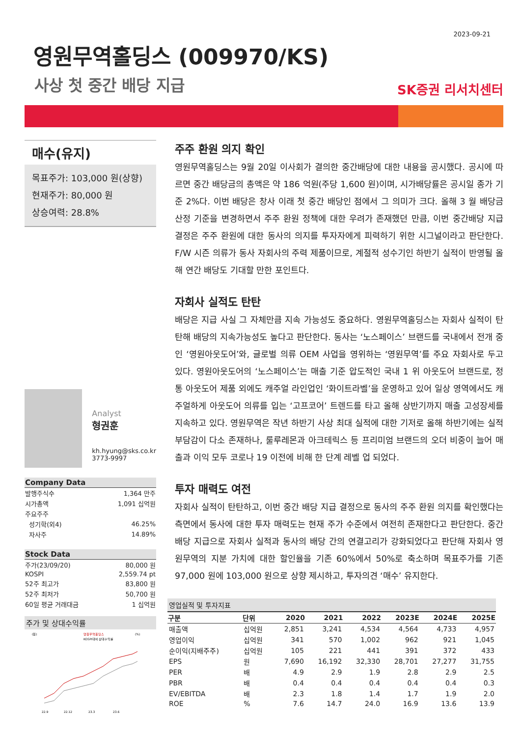2023-09-21
영원무역홀딩스 (009970/KS)
사상 첫 중간 배당 지급
SK증권 리서치센터
매수(유지)
목표주가: 103,000 원(상향)
현재주가: 80,000 원
상승여력: 28.8%
Analyst
형권훈
kh.hyung@sks.co.kr
3773-9997
| Company Data | |
| --- | --- |
| 발행주식수 | 1,364 만주 |
| 시가총액 | 1,091 십억원 |
| 주요주주 | |
| 성기학(외4) | 46.25% |
| 자사주 | 14.89% |
| Stock Data | |
| --- | --- |
| 주가(23/09/20) | 80,000 원 |
| KOSPI | 2,559.74 pt |
| 52주 최고가 | 83,800 원 |
| 52주 최저가 | 50,700 원 |
| 60일 평균 거래대금 | 1 십억원 |
주가 및 상대수익률
(원)
영원무역홀딩스
KOSPI대비 상대수익률
(%)
22.9
22.12
23.3
23.6
주주 환원 의지 확인
영원무역홀딩스는 9월 20일 이사회가 결의한 중간배당에 대한 내용을 공시했다. 공시에 따르면 중간 배당금의 총액은 약 186 억원(주당 1,600 원)이며, 시가배당률은 공시일 종가 기준 2%다. 이번 배당은 창사 이래 첫 중간 배당인 점에서 그 의미가 크다. 올해 3 월 배당금 산정 기준을 변경하면서 주주 환원 정책에 대한 우려가 존재했던 만큼, 이번 중간배당 지급 결정은 주주 환원에 대한 동사의 의지를 투자자에게 피력하기 위한 시그널이라고 판단한다. F/W 시즌 의류가 동사 자회사의 주력 제품이므로, 계절적 성수기인 하반기 실적이 반영될 올해 연간 배당도 기대할 만한 포인트다.
자회사 실적도 탄탄
배당은 지급 사실 그 자체만큼 지속 가능성도 중요하다. 영원무역홀딩스는 자회사 실적이 탄탄해 배당의 지속가능성도 높다고 판단한다. 동사는 ‘노스페이스’ 브랜드를 국내에서 전개 중인 ‘영원아웃도어’와, 글로벌 의류 OEM 사업을 영위하는 ‘영원무역’를 주요 자회사로 두고 있다. 영원아웃도어의 ‘노스페이스’는 매출 기준 압도적인 국내 1 위 아웃도어 브랜드로, 정통 아웃도어 제품 외에도 캐주얼 라인업인 ‘화이트라벨’을 운영하고 있어 일상 영역에서도 캐주얼하게 아웃도어 의류를 입는 ‘고프코어’ 트렌드를 타고 올해 상반기까지 매출 고성장세를 지속하고 있다. 영원무역은 작년 하반기 사상 최대 실적에 대한 기저로 올해 하반기에는 실적 부담감이 다소 존재하나, 룰루레몬과 아크테릭스 등 프리미엄 브랜드의 오더 비중이 늘어 매출과 이익 모두 코로나 19 이전에 비해 한 단계 레벨 업 되었다.
투자 매력도 여전
자회사 실적이 탄탄하고, 이번 중간 배당 지급 결정으로 동사의 주주 환원 의지를 확인했다는 측면에서 동사에 대한 투자 매력도는 현재 주가 수준에서 여전히 존재한다고 판단한다. 중간 배당 지급으로 자회사 실적과 동사의 배당 간의 연결고리가 강화되었다고 판단해 자회사 영원무역의 지분 가치에 대한 할인율을 기존 60%에서 50%로 축소하며 목표주가를 기존 97,000 원에 103,000 원으로 상향 제시하고, 투자의견 ‘매수’ 유지한다.
영업실적 및 투자지표
| 구분 | 단위 | 2020 | 2021 | 2022 | 2023E | 2024E | 2025E |
| --- | --- | --- | --- | --- | --- | --- | --- |
| 매출액 | 십억원 | 2,851 | 3,241 | 4,534 | 4,564 | 4,733 | 4,957 |
| 영업이익 | 십억원 | 341 | 570 | 1,002 | 962 | 921 | 1,045 |
| 순이익(지배주주) | 십억원 | 105 | 221 | 441 | 391 | 372 | 433 |
| EPS | 원 | 7,690 | 16,192 | 32,330 | 28,701 | 27,277 | 31,755 |
| PER | 배 | 4.9 | 2.9 | 1.9 | 2.8 | 2.9 | 2.5 |
| PBR | 배 | 0.4 | 0.4 | 0.4 | 0.4 | 0.4 | 0.3 |
| EV/EBITDA | 배 | 2.3 | 1.8 | 1.4 | 1.7 | 1.9 | 2.0 |
| ROE | % | 7.6 | 14.7 | 24.0 | 16.9 | 13.6 | 13.9 |